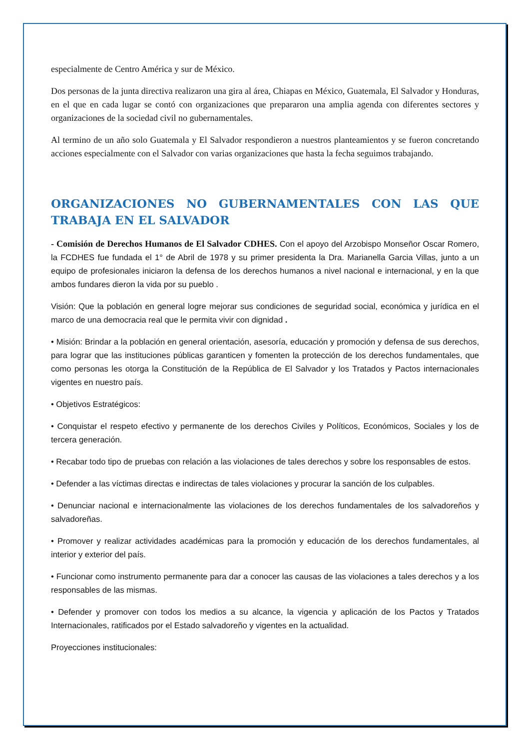especialmente de Centro América y sur de México.
Dos personas de la junta directiva realizaron una gira al área, Chiapas en México, Guatemala, El Salvador y Honduras, en el que en cada lugar se contó con organizaciones que prepararon una amplia agenda con diferentes sectores y organizaciones de la sociedad civil no gubernamentales.
Al termino de un año solo Guatemala y El Salvador respondieron a nuestros planteamientos y se fueron concretando acciones especialmente con el Salvador con varias organizaciones que hasta la fecha seguimos trabajando.
ORGANIZACIONES NO GUBERNAMENTALES CON LAS QUE TRABAJA EN EL SALVADOR
- Comisión de Derechos Humanos de El Salvador CDHES. Con el apoyo del Arzobispo Monseñor Oscar Romero, la FCDHES fue fundada el 1° de Abril de 1978 y su primer presidenta la Dra. Marianella Garcia Villas, junto a un equipo de profesionales iniciaron la defensa de los derechos humanos a nivel nacional e internacional, y en la que ambos fundares dieron la vida por su pueblo .
Visión: Que la población en general logre mejorar sus condiciones de seguridad social, económica y jurídica en el marco de una democracia real que le permita vivir con dignidad .
• Misión: Brindar a la población en general orientación, asesoría, educación y promoción y defensa de sus derechos, para lograr que las instituciones públicas garanticen y fomenten la protección de los derechos fundamentales, que como personas les otorga la Constitución de la República de El Salvador y los Tratados y Pactos internacionales vigentes en nuestro país.
• Objetivos Estratégicos:
• Conquistar el respeto efectivo y permanente de los derechos Civiles y Políticos, Económicos, Sociales y los de tercera generación.
• Recabar todo tipo de pruebas con relación a las violaciones de tales derechos y sobre los responsables de estos.
• Defender a las víctimas directas e indirectas de tales violaciones y procurar la sanción de los culpables.
• Denunciar nacional e internacionalmente las violaciones de los derechos fundamentales de los salvadoreños y salvadoreñas.
• Promover y realizar actividades académicas para la promoción y educación de los derechos fundamentales, al interior y exterior del país.
• Funcionar como instrumento permanente para dar a conocer las causas de las violaciones a tales derechos y a los responsables de las mismas.
• Defender y promover con todos los medios a su alcance, la vigencia y aplicación de los Pactos y Tratados Internacionales, ratificados por el Estado salvadoreño y vigentes en la actualidad.
Proyecciones institucionales: